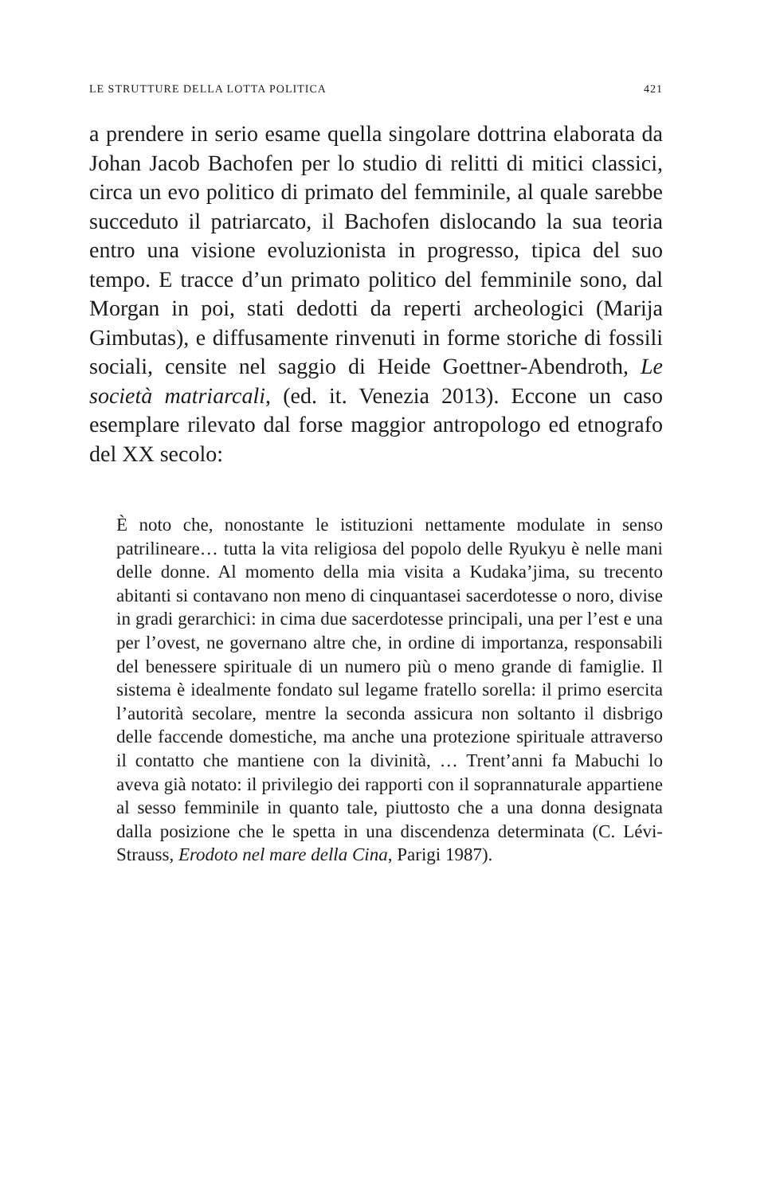LE STRUTTURE DELLA LOTTA POLITICA 421
a prendere in serio esame quella singolare dottrina elaborata da Johan Jacob Bachofen per lo studio di relitti di mitici classici, circa un evo politico di primato del femminile, al quale sarebbe succeduto il patriarcato, il Bachofen dislocando la sua teoria entro una visione evoluzionista in progresso, tipica del suo tempo. E tracce d’un primato politico del femminile sono, dal Morgan in poi, stati dedotti da reperti archeologici (Marija Gimbutas), e diffusamente rinvenuti in forme storiche di fossili sociali, censite nel saggio di Heide Goettner-Abendroth, Le società matriarcali, (ed. it. Venezia 2013). Eccone un caso esemplare rilevato dal forse maggior antropologo ed etnografo del XX secolo:
È noto che, nonostante le istituzioni nettamente modulate in senso patrilineare… tutta la vita religiosa del popolo delle Ryukyu è nelle mani delle donne. Al momento della mia visita a Kudaka’jima, su trecento abitanti si contavano non meno di cinquantasei sacerdotesse o noro, divise in gradi gerarchici: in cima due sacerdotesse principali, una per l’est e una per l’ovest, ne governano altre che, in ordine di importanza, responsabili del benessere spirituale di un numero più o meno grande di famiglie. Il sistema è idealmente fondato sul legame fratello sorella: il primo esercita l’autorità secolare, mentre la seconda assicura non soltanto il disbrigo delle faccende domestiche, ma anche una protezione spirituale attraverso il contatto che mantiene con la divinità, … Trent’anni fa Mabuchi lo aveva già notato: il privilegio dei rapporti con il soprannaturale appartiene al sesso femminile in quanto tale, piuttosto che a una donna designata dalla posizione che le spetta in una discendenza determinata (C. Lévi-Strauss, Erodoto nel mare della Cina, Parigi 1987).